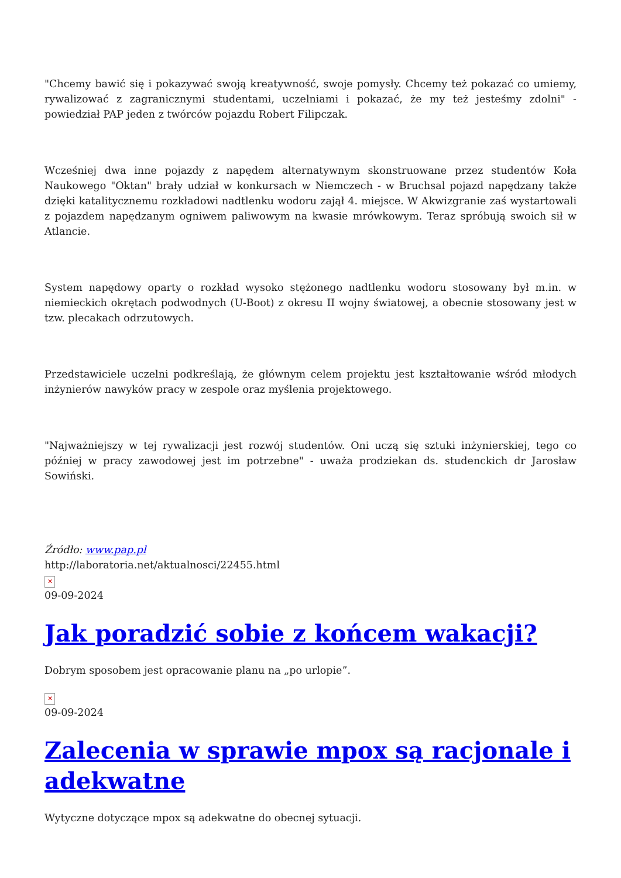"Chcemy bawić się i pokazywać swoją kreatywność, swoje pomysły. Chcemy też pokazać co umiemy, rywalizować z zagranicznymi studentami, uczelniami i pokazać, że my też jesteśmy zdolni" - powiedział PAP jeden z twórców pojazdu Robert Filipczak.
Wcześniej dwa inne pojazdy z napędem alternatywnym skonstruowane przez studentów Koła Naukowego "Oktan" brały udział w konkursach w Niemczech - w Bruchsal pojazd napędzany także dzięki katalitycznemu rozkładowi nadtlenku wodoru zajął 4. miejsce. W Akwizgranie zaś wystartowali z pojazdem napędzanym ogniwem paliwowym na kwasie mrówkowym. Teraz spróbują swoich sił w Atlancie.
System napędowy oparty o rozkład wysoko stężonego nadtlenku wodoru stosowany był m.in. w niemieckich okrętach podwodnych (U-Boot) z okresu II wojny światowej, a obecnie stosowany jest w tzw. plecakach odrzutowych.
Przedstawiciele uczelni podkreślają, że głównym celem projektu jest kształtowanie wśród młodych inżynierów nawyków pracy w zespole oraz myślenia projektowego.
"Najważniejszy w tej rywalizacji jest rozwój studentów. Oni uczą się sztuki inżynierskiej, tego co później w pracy zawodowej jest im potrzebne" - uważa prodziekan ds. studenckich dr Jarosław Sowiński.
Źródło: www.pap.pl
http://laboratoria.net/aktualnosci/22455.html
✕
09-09-2024
Jak poradzić sobie z końcem wakacji?
Dobrym sposobem jest opracowanie planu na „po urlopie”.
✕
09-09-2024
Zalecenia w sprawie mpox są racjonale i adekwatne
Wytyczne dotyczące mpox są adekwatne do obecnej sytuacji.